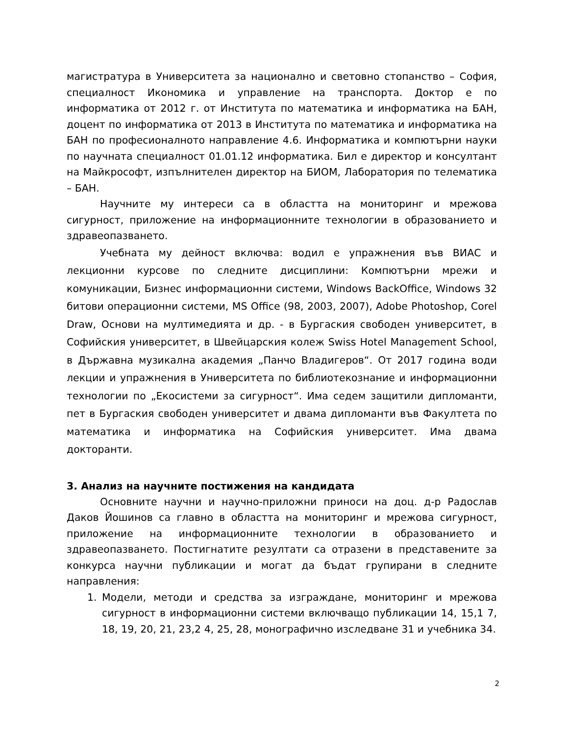магистратура в Университета за национално и световно стопанство – София, специалност Икономика и управление на транспорта. Доктор е по информатика от 2012 г. от Института по математика и информатика на БАН, доцент по информатика от 2013 в Института по математика и информатика на БАН по професионалното направление 4.6. Информатика и компютърни науки по научната специалност 01.01.12 информатика. Бил е директор и консултант на Майкрософт, изпълнителен директор на БИОМ, Лаборатория по телематика – БАН.
Научните му интереси са в областта на мониторинг и мрежова сигурност, приложение на информационните технологии в образованието и здравеопазването.
Учебната му дейност включва: водил е упражнения във ВИАС и лекционни курсове по следните дисциплини: Компютърни мрежи и комуникации, Бизнес информационни системи, Windows BackOffice, Windows 32 битови операционни системи, MS Office (98, 2003, 2007), Adobe Photoshop, Corel Draw, Основи на мултимедията и др. - в Бургаския свободен университет, в Софийския университет, в Швейцарския колеж Swiss Hotel Management School, в Държавна музикална академия „Панчо Владигеров“. От 2017 година води лекции и упражнения в Университета по библиотекознание и информационни технологии по „Екосистеми за сигурност“. Има седем защитили дипломанти, пет в Бургаския свободен университет и двама дипломанти във Факултета по математика и информатика на Софийския университет. Има двама докторанти.
3. Анализ на научните постижения на кандидата
Основните научни и научно-приложни приноси на доц. д-р Радослав Даков Йошинов са главно в областта на мониторинг и мрежова сигурност, приложение на информационните технологии в образованието и здравеопазването. Постигнатите резултати са отразени в представените за конкурса научни публикации и могат да бъдат групирани в следните направления:
1. Модели, методи и средства за изграждане, мониторинг и мрежова сигурност в информационни системи включващо публикации 14, 15,1 7, 18, 19, 20, 21, 23,2 4, 25, 28, монографично изследване 31 и учебника 34.
2